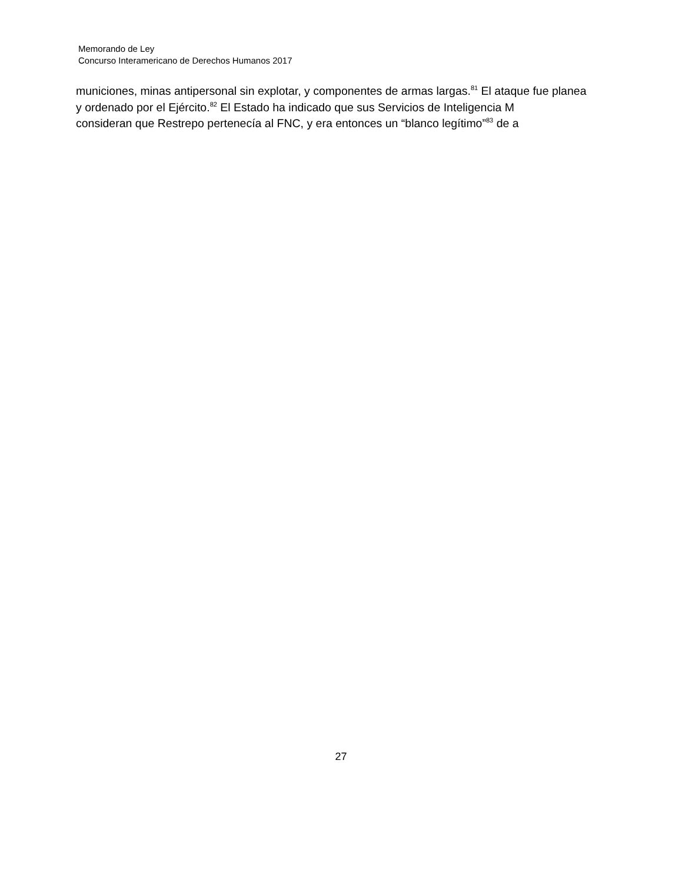Memorando de Ley
Concurso Interamericano de Derechos Humanos 2017
municiones, minas antipersonal sin explotar, y componentes de armas largas.<sup>81</sup> El ataque fue planea
y ordenado por el Ejército.<sup>82</sup> El Estado ha indicado que sus Servicios de Inteligencia M
consideran que Restrepo pertenecía al FNC, y era entonces un “blanco legítimo”<sup>83</sup> de a
27